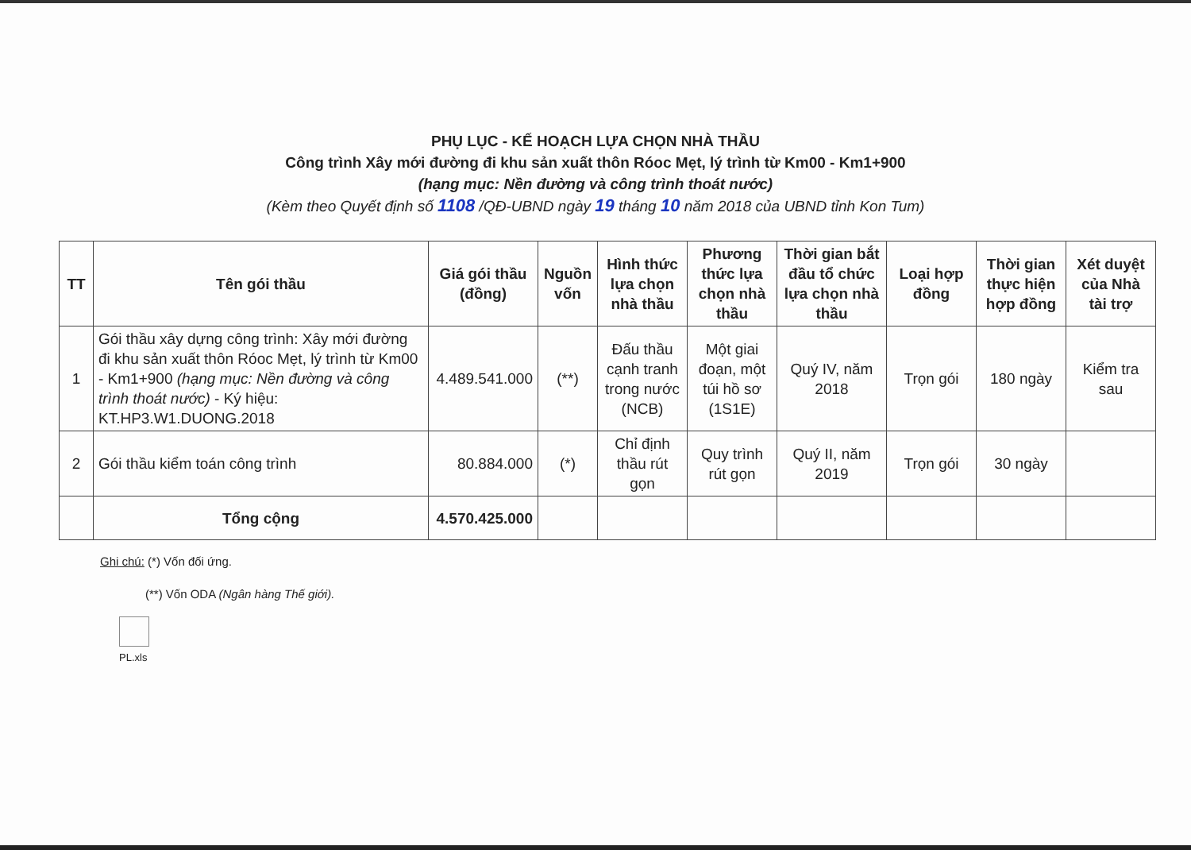PHỤ LỤC - KẾ HOẠCH LỰA CHỌN NHÀ THẦU
Công trình Xây mới đường đi khu sản xuất thôn Róoc Mẹt, lý trình từ Km00 - Km1+900
(hạng mục: Nền đường và công trình thoát nước)
(Kèm theo Quyết định số 1108 /QĐ-UBND ngày 19 tháng 10 năm 2018 của UBND tỉnh Kon Tum)
| TT | Tên gói thầu | Giá gói thầu (đồng) | Nguồn vốn | Hình thức lựa chọn nhà thầu | Phương thức lựa chọn nhà thầu | Thời gian bắt đầu tổ chức lựa chọn nhà thầu | Loại hợp đồng | Thời gian thực hiện hợp đồng | Xét duyệt của Nhà tài trợ |
| --- | --- | --- | --- | --- | --- | --- | --- | --- | --- |
| 1 | Gói thầu xây dựng công trình: Xây mới đường đi khu sản xuất thôn Róoc Mẹt, lý trình từ Km00 - Km1+900 (hạng mục: Nền đường và công trình thoát nước) - Ký hiệu: KT.HP3.W1.DUONG.2018 | 4.489.541.000 | (**) | Đấu thầu cạnh tranh trong nước (NCB) | Một giai đoạn, một túi hồ sơ (1S1E) | Quý IV, năm 2018 | Trọn gói | 180 ngày | Kiểm tra sau |
| 2 | Gói thầu kiểm toán công trình | 80.884.000 | (*) | Chỉ định thầu rút gọn | Quy trình rút gọn | Quý II, năm 2019 | Trọn gói | 30 ngày | |
| | Tổng cộng | 4.570.425.000 | | | | | | | |
Ghi chú: (*) Vốn đối ứng.
(**) Vốn ODA (Ngân hàng Thế giới).
PL.xls